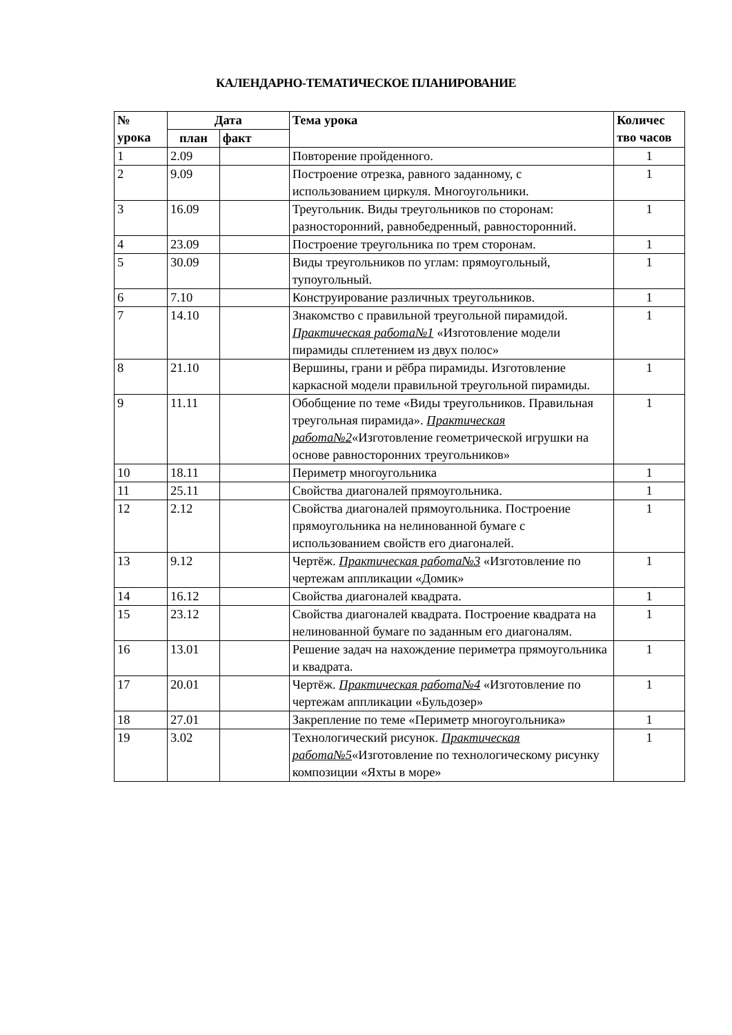КАЛЕНДАРНО-ТЕМАТИЧЕСКОЕ ПЛАНИРОВАНИЕ
| № урока | Дата | | Тема урока | Количес тво часов |
| --- | --- | --- | --- | --- |
| | план | факт | | |
| 1 | 2.09 | | Повторение пройденного. | 1 |
| 2 | 9.09 | | Построение отрезка, равного заданному, с использованием циркуля. Многоугольники. | 1 |
| 3 | 16.09 | | Треугольник. Виды треугольников по сторонам: разносторонний, равнобедренный, равносторонний. | 1 |
| 4 | 23.09 | | Построение треугольника по трем сторонам. | 1 |
| 5 | 30.09 | | Виды треугольников по углам: прямоугольный, тупоугольный. | 1 |
| 6 | 7.10 | | Конструирование различных треугольников. | 1 |
| 7 | 14.10 | | Знакомство с правильной треугольной пирамидой. Практическая работа№1 «Изготовление модели пирамиды сплетением из двух полос» | 1 |
| 8 | 21.10 | | Вершины, грани и рёбра пирамиды. Изготовление каркасной модели правильной треугольной пирамиды. | 1 |
| 9 | 11.11 | | Обобщение по теме «Виды треугольников. Правильная треугольная пирамида». Практическая работа№2 «Изготовление геометрической игрушки на основе равносторонних треугольников» | 1 |
| 10 | 18.11 | | Периметр многоугольника | 1 |
| 11 | 25.11 | | Свойства диагоналей прямоугольника. | 1 |
| 12 | 2.12 | | Свойства диагоналей прямоугольника. Построение прямоугольника на нелинованной бумаге с использованием свойств его диагоналей. | 1 |
| 13 | 9.12 | | Чертёж. Практическая работа№3 «Изготовление по чертежам аппликации «Домик» | 1 |
| 14 | 16.12 | | Свойства диагоналей квадрата. | 1 |
| 15 | 23.12 | | Свойства диагоналей квадрата. Построение квадрата на нелинованной бумаге по заданным его диагоналям. | 1 |
| 16 | 13.01 | | Решение задач на нахождение периметра прямоугольника и квадрата. | 1 |
| 17 | 20.01 | | Чертёж. Практическая работа№4 «Изготовление по чертежам аппликации «Бульдозер» | 1 |
| 18 | 27.01 | | Закрепление по теме «Периметр многоугольника» | 1 |
| 19 | 3.02 | | Технологический рисунок. Практическая работа№5 «Изготовление по технологическому рисунку композиции «Яхты в море» | 1 |